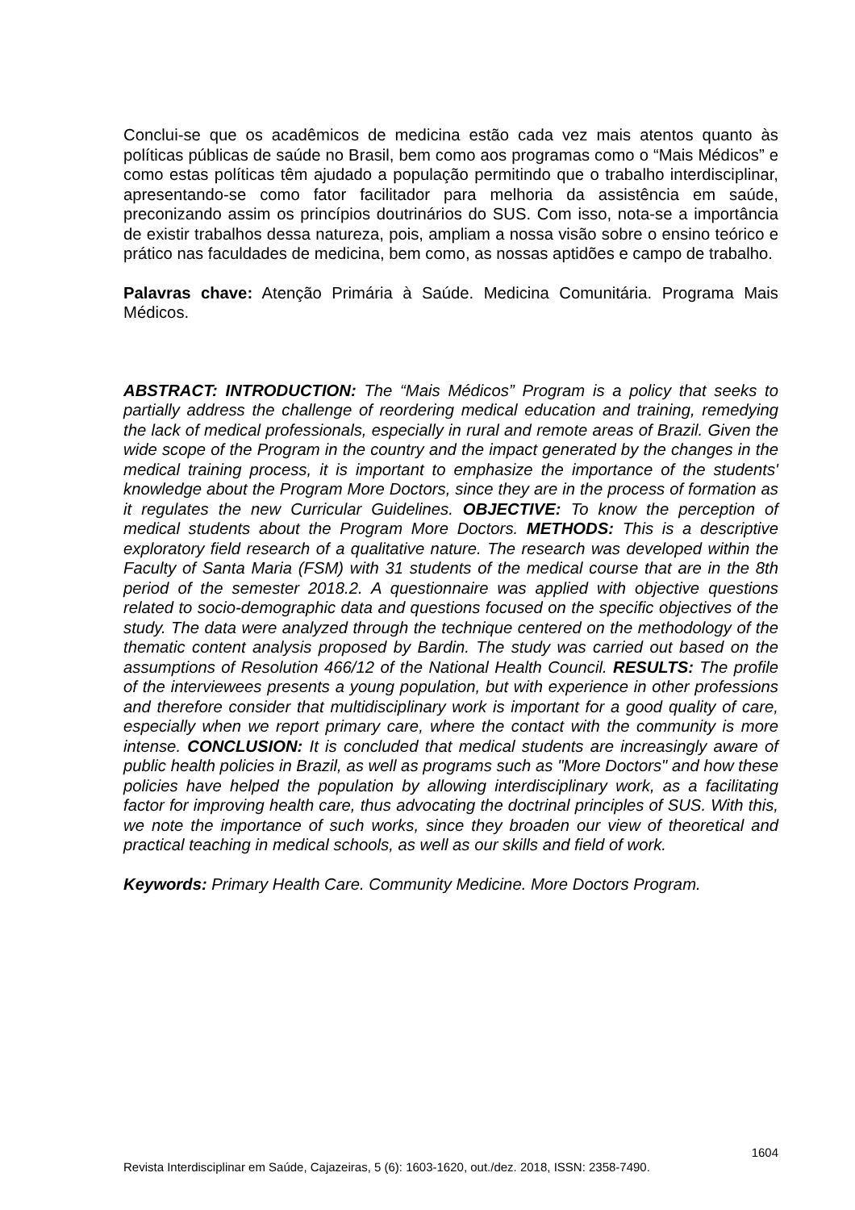Conclui-se que os acadêmicos de medicina estão cada vez mais atentos quanto às políticas públicas de saúde no Brasil, bem como aos programas como o “Mais Médicos” e como estas políticas têm ajudado a população permitindo que o trabalho interdisciplinar, apresentando-se como fator facilitador para melhoria da assistência em saúde, preconizando assim os princípios doutrinários do SUS. Com isso, nota-se a importância de existir trabalhos dessa natureza, pois, ampliam a nossa visão sobre o ensino teórico e prático nas faculdades de medicina, bem como, as nossas aptidões e campo de trabalho.
Palavras chave: Atenção Primária à Saúde. Medicina Comunitária. Programa Mais Médicos.
ABSTRACT: INTRODUCTION: The “Mais Médicos” Program is a policy that seeks to partially address the challenge of reordering medical education and training, remedying the lack of medical professionals, especially in rural and remote areas of Brazil. Given the wide scope of the Program in the country and the impact generated by the changes in the medical training process, it is important to emphasize the importance of the students' knowledge about the Program More Doctors, since they are in the process of formation as it regulates the new Curricular Guidelines. OBJECTIVE: To know the perception of medical students about the Program More Doctors. METHODS: This is a descriptive exploratory field research of a qualitative nature. The research was developed within the Faculty of Santa Maria (FSM) with 31 students of the medical course that are in the 8th period of the semester 2018.2. A questionnaire was applied with objective questions related to socio-demographic data and questions focused on the specific objectives of the study. The data were analyzed through the technique centered on the methodology of the thematic content analysis proposed by Bardin. The study was carried out based on the assumptions of Resolution 466/12 of the National Health Council. RESULTS: The profile of the interviewees presents a young population, but with experience in other professions and therefore consider that multidisciplinary work is important for a good quality of care, especially when we report primary care, where the contact with the community is more intense. CONCLUSION: It is concluded that medical students are increasingly aware of public health policies in Brazil, as well as programs such as "More Doctors" and how these policies have helped the population by allowing interdisciplinary work, as a facilitating factor for improving health care, thus advocating the doctrinal principles of SUS. With this, we note the importance of such works, since they broaden our view of theoretical and practical teaching in medical schools, as well as our skills and field of work.
Keywords: Primary Health Care. Community Medicine. More Doctors Program.
1604
Revista Interdisciplinar em Saúde, Cajazeiras, 5 (6): 1603-1620, out./dez. 2018, ISSN: 2358-7490.